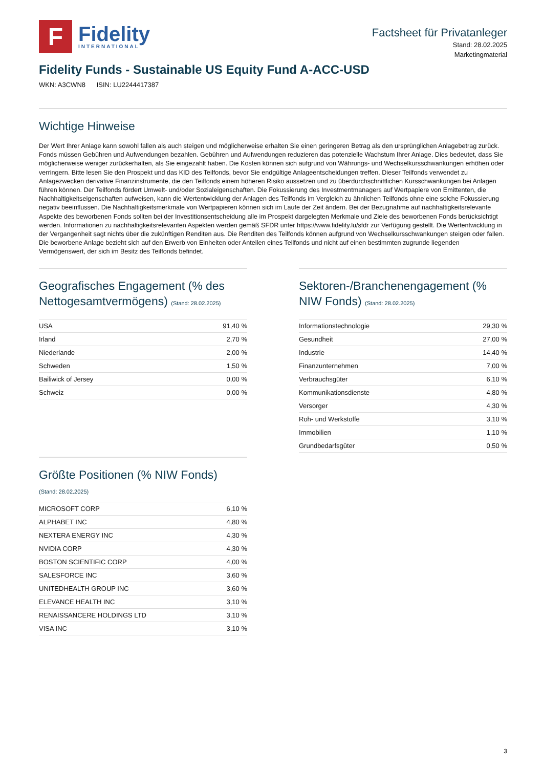F
Fidelity
INTERNATIONAL
Factsheet für Privatanleger
Stand: 28.02.2025
Marketingmaterial
Fidelity Funds - Sustainable US Equity Fund A-ACC-USD
WKN: A3CWN8 ISIN: LU2244417387
Wichtige Hinweise
Der Wert Ihrer Anlage kann sowohl fallen als auch steigen und möglicherweise erhalten Sie einen geringeren Betrag als den ursprünglichen Anlagebetrag zurück. Fonds müssen Gebühren und Aufwendungen bezahlen. Gebühren und Aufwendungen reduzieren das potenzielle Wachstum Ihrer Anlage. Dies bedeutet, dass Sie möglicherweise weniger zurückerhalten, als Sie eingezahlt haben. Die Kosten können sich aufgrund von Währungs- und Wechselkursschwankungen erhöhen oder verringern. Bitte lesen Sie den Prospekt und das KID des Teilfonds, bevor Sie endgültige Anlageentscheidungen treffen. Dieser Teilfonds verwendet zu Anlagezwecken derivative Finanzinstrumente, die den Teilfonds einem höheren Risiko aussetzen und zu überdurchschnittlichen Kursschwankungen bei Anlagen führen können. Der Teilfonds fördert Umwelt- und/oder Sozialeigenschaften. Die Fokussierung des Investmentmanagers auf Wertpapiere von Emittenten, die Nachhaltigkeitseigenschaften aufweisen, kann die Wertentwicklung der Anlagen des Teilfonds im Vergleich zu ähnlichen Teilfonds ohne eine solche Fokussierung negativ beeinflussen. Die Nachhaltigkeitsmerkmale von Wertpapieren können sich im Laufe der Zeit ändern. Bei der Bezugnahme auf nachhaltigkeitsrelevante Aspekte des beworbenen Fonds sollten bei der Investitionsentscheidung alle im Prospekt dargelegten Merkmale und Ziele des beworbenen Fonds berücksichtigt werden. Informationen zu nachhaltigkeitsrelevanten Aspekten werden gemäß SFDR unter https://www.fidelity.lu/sfdr zur Verfügung gestellt. Die Wertentwicklung in der Vergangenheit sagt nichts über die zukünftigen Renditen aus. Die Renditen des Teilfonds können aufgrund von Wechselkursschwankungen steigen oder fallen. Die beworbene Anlage bezieht sich auf den Erwerb von Einheiten oder Anteilen eines Teilfonds und nicht auf einen bestimmten zugrunde liegenden Vermögenswert, der sich im Besitz des Teilfonds befindet.
Geografisches Engagement (% des Nettogesamtvermögens) (Stand: 28.02.2025)
| USA | 91,40 % |
| Irland | 2,70 % |
| Niederlande | 2,00 % |
| Schweden | 1,50 % |
| Bailiwick of Jersey | 0,00 % |
| Schweiz | 0,00 % |
Größte Positionen (% NIW Fonds)
(Stand: 28.02.2025)
| MICROSOFT CORP | 6,10 % |
| ALPHABET INC | 4,80 % |
| NEXTERA ENERGY INC | 4,30 % |
| NVIDIA CORP | 4,30 % |
| BOSTON SCIENTIFIC CORP | 4,00 % |
| SALESFORCE INC | 3,60 % |
| UNITEDHEALTH GROUP INC | 3,60 % |
| ELEVANCE HEALTH INC | 3,10 % |
| RENAISSANCERE HOLDINGS LTD | 3,10 % |
| VISA INC | 3,10 % |
Sektoren-/Branchenengagement (% NIW Fonds) (Stand: 28.02.2025)
| Informationstechnologie | 29,30 % |
| Gesundheit | 27,00 % |
| Industrie | 14,40 % |
| Finanzunternehmen | 7,00 % |
| Verbrauchsgüter | 6,10 % |
| Kommunikationsdienste | 4,80 % |
| Versorger | 4,30 % |
| Roh- und Werkstoffe | 3,10 % |
| Immobilien | 1,10 % |
| Grundbedarfsgüter | 0,50 % |
3